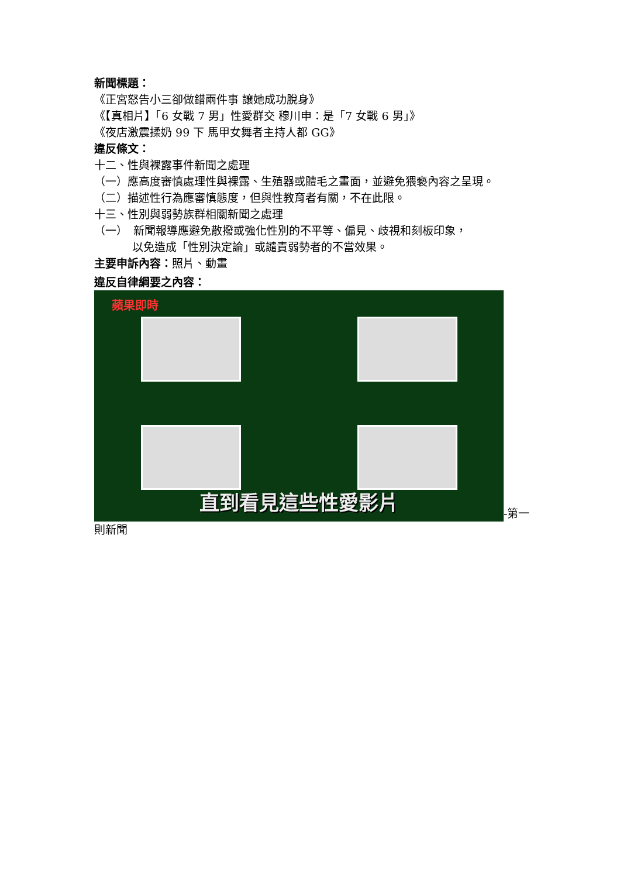新聞標題：
《正宮怒告小三卻做錯兩件事 讓她成功脫身》
《【真相片】「6 女戰 7 男」性愛群交 穆川申：是「7 女戰 6 男」》
《夜店激震揉奶 99 下 馬甲女舞者主持人都 GG》
違反條文：
十二、性與裸露事件新聞之處理
（一）應高度審慎處理性與裸露、生殖器或體毛之畫面，並避免猥褻內容之呈現。
（二）描述性行為應審慎態度，但與性教育者有關，不在此限。
十三、性別與弱勢族群相關新聞之處理
（一）　新聞報導應避免散撥或強化性別的不平等、偏見、歧視和刻板印象，
以免造成「性別決定論」或譴責弱勢者的不當效果。
主要申訴內容：照片、動畫
違反自律綱要之內容：
蘋果即時 直到看見這些性愛影片 -第一則新聞